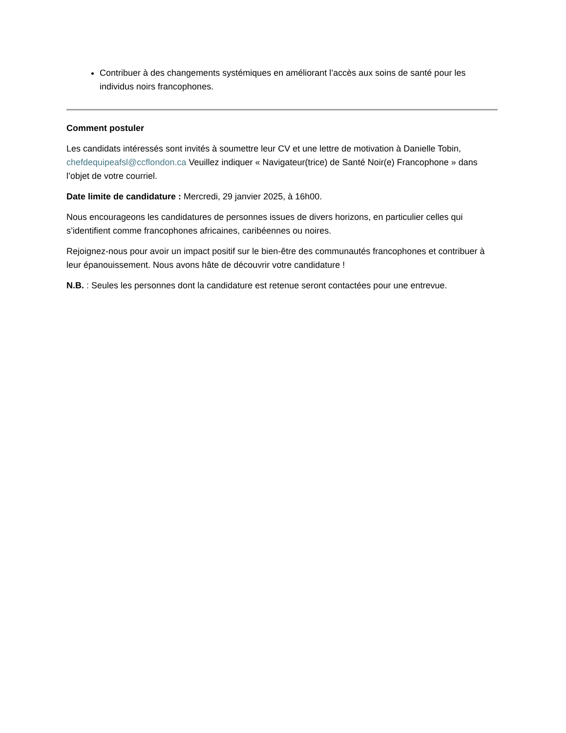Contribuer à des changements systémiques en améliorant l’accès aux soins de santé pour les individus noirs francophones.
Comment postuler
Les candidats intéressés sont invités à soumettre leur CV et une lettre de motivation à Danielle Tobin, chefdequipeafsl@ccflondon.ca Veuillez indiquer « Navigateur(trice) de Santé Noir(e) Francophone » dans l’objet de votre courriel.
Date limite de candidature : Mercredi, 29 janvier 2025, à 16h00.
Nous encourageons les candidatures de personnes issues de divers horizons, en particulier celles qui s’identifient comme francophones africaines, caribéennes ou noires.
Rejoignez-nous pour avoir un impact positif sur le bien-être des communautés francophones et contribuer à leur épanouissement. Nous avons hâte de découvrir votre candidature !
N.B. : Seules les personnes dont la candidature est retenue seront contactées pour une entrevue.